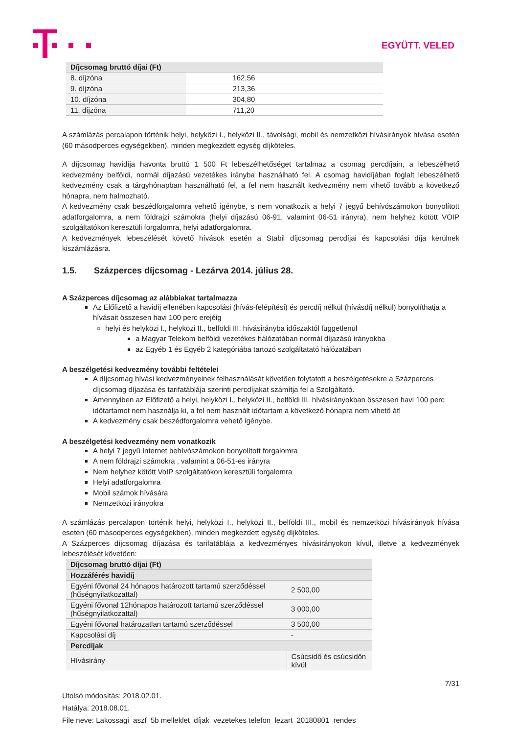EGYÜTT. VELED
| Díjcsomag bruttó díjai (Ft) | |
| --- | --- |
| 8. díjzóna | 162,56 |
| 9. díjzóna | 213,36 |
| 10. díjzóna | 304,80 |
| 11. díjzóna | 711,20 |
A számlázás percalapon történik helyi, helyközi I., helyközi II., távolsági, mobil és nemzetközi hívásirányok hívása esetén (60 másodperces egységekben), minden megkezdett egység díjköteles.
A díjcsomag havidíja havonta bruttó 1 500 Ft lebeszélhetőséget tartalmaz a csomag percdíjain, a lebeszélhető kedvezmény belföldi, normál díjazású vezetékes irányba használható fel. A csomag havidíjában foglalt lebeszélhető kedvezmény csak a tárgyhónapban használható fel, a fel nem használt kedvezmény nem vihető tovább a következő hónapra, nem halmozható.
A kedvezmény csak beszédforgalomra vehető igénybe, s nem vonatkozik a helyi 7 jegyű behívószámokon bonyolított adatforgalomra, a nem földrajzi számokra (helyi díjazású 06-91, valamint 06-51 irányra), nem helyhez kötött VOIP szolgáltatókon keresztüli forgalomra, helyi adatforgalomra.
A kedvezmények lebeszélését követő hívások esetén a Stabil díjcsomag percdíjai és kapcsolási díja kerülnek kiszámlázásra.
1.5. Százperces díjcsomag - Lezárva 2014. július 28.
A Százperces díjcsomag az alábbiakat tartalmazza
Az Előfizető a havidíj ellenében kapcsolási (hívás-felépítési) és percdíj nélkül (hívásdíj nélkül) bonyolíthatja a hívásait összesen havi 100 perc erejéig
helyi és helyközi I., helyközi II., belföldi III. hívásirányba időszaktól függetlenül
a Magyar Telekom belföldi vezetékes hálózatában normál díjazású irányokba
az Egyéb 1 és Egyéb 2 kategóriába tartozó szolgáltatató hálózatában
A beszélgetési kedvezmény további feltételei
A díjcsomag hívási kedvezményeinek felhasználását követően folytatott a beszélgetésekre a Százperces díjcsomag díjazása és tarifatáblája szerinti percdíjakat számítja fel a Szolgáltató.
Amennyiben az Előfizető a helyi, helyközi I., helyközi II., belföldi III. hívásirányokban összesen havi 100 perc időtartamot nem használja ki, a fel nem használt időtartam a következő hónapra nem vihető át!
A kedvezmény csak beszédforgalomra vehető igénybe.
A beszélgetési kedvezmény nem vonatkozik
A helyi 7 jegyű Internet behívószámokon bonyolított forgalomra
A nem földrajzi számokra , valamint a 06-51-es irányra
Nem helyhez kötött VoIP szolgáltatókon keresztüli forgalomra
Helyi adatforgalomra
Mobil számok hívására
Nemzetközi irányokra
A számlázás percalapon történik helyi, helyközi I., helyközi II., belföldi III., mobil és nemzetközi hívásirányok hívása esetén (60 másodperces egységekben), minden megkezdett egység díjköteles.
A Százperces díjcsomag díjazása és tarifatáblája a kedvezményes hívásirányokon kívül, illetve a kedvezmények lebeszélését követően:
| Díjcsomag bruttó díjai (Ft) | |
| --- | --- |
| Hozzáférés havidíj | |
| Egyéni fővonal 24 hónapos határozott tartamú szerződéssel (hűségnyilatkozattal) | 2 500,00 |
| Egyéni fővonal 12hónapos határozott tartamú szerződéssel (hűségnyilatkozattal) | 3 000,00 |
| Egyéni fővonal határozatlan tartamú szerződéssel | 3 500,00 |
| Kapcsolási díj | - |
| Percdíjak | |
| Hívásirány | Csúcsidő és csúcsidőn kívül |
7/31
Utolsó módosítás: 2018.02.01.
Hatálya: 2018.08.01.
File neve: Lakossagi_aszf_5b melleklet_díjak_vezetekes telefon_lezart_20180801_rendes